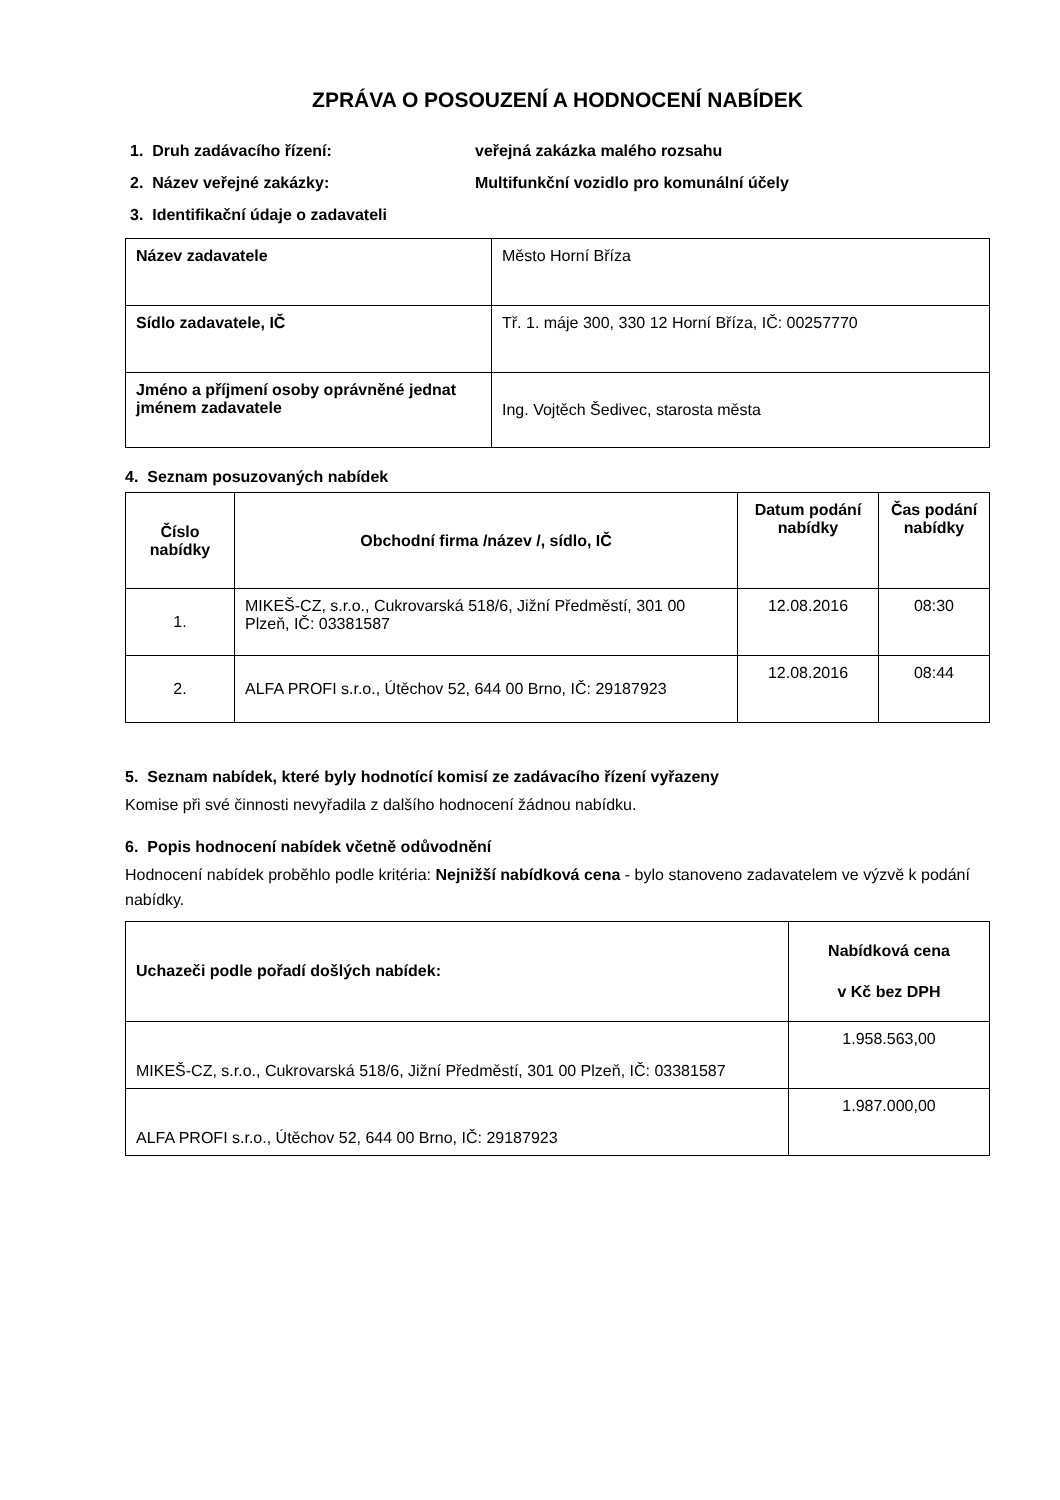ZPRÁVA O POSOUZENÍ A HODNOCENÍ NABÍDEK
1. Druh zadávacího řízení: veřejná zakázka malého rozsahu
2. Název veřejné zakázky: Multifunkční vozidlo pro komunální účely
3. Identifikační údaje o zadavateli
| Název zadavatele | Město Horní Bříza |
| Sídlo zadavatele, IČ | Tř. 1. máje 300, 330 12 Horní Bříza, IČ: 00257770 |
| Jméno a příjmení osoby oprávněné jednat jménem zadavatele | Ing. Vojtěch Šedivec, starosta města |
4. Seznam posuzovaných nabídek
| Číslo nabídky | Obchodní firma /název /, sídlo, IČ | Datum podání nabídky | Čas podání nabídky |
| --- | --- | --- | --- |
| 1. | MIKEŠ-CZ, s.r.o., Cukrovarská 518/6, Jižní Předměstí, 301 00 Plzeň, IČ: 03381587 | 12.08.2016 | 08:30 |
| 2. | ALFA PROFI s.r.o., Útěchov 52, 644 00 Brno, IČ: 29187923 | 12.08.2016 | 08:44 |
5. Seznam nabídek, které byly hodnotící komisí ze zadávacího řízení vyřazeny
Komise při své činnosti nevyřadila z dalšího hodnocení žádnou nabídku.
6. Popis hodnocení nabídek včetně odůvodnění
Hodnocení nabídek proběhlo podle kritéria: Nejnižší nabídková cena - bylo stanoveno zadavatelem ve výzvě k podání nabídky.
| Uchazeči podle pořadí došlých nabídek: | Nabídková cena v Kč bez DPH |
| --- | --- |
| MIKEŠ-CZ, s.r.o., Cukrovarská 518/6, Jižní Předměstí, 301 00 Plzeň, IČ: 03381587 | 1.958.563,00 |
| ALFA PROFI s.r.o., Útěchov 52, 644 00 Brno, IČ: 29187923 | 1.987.000,00 |